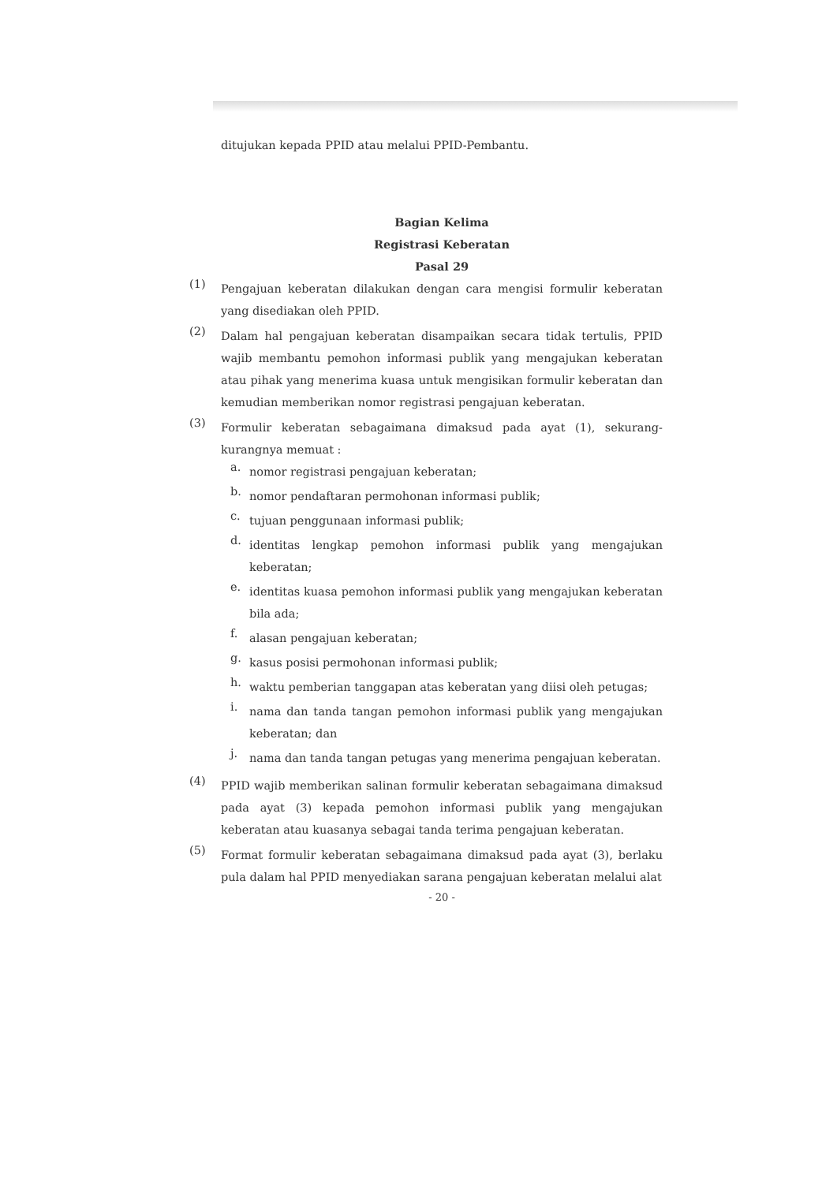ditujukan kepada PPID atau melalui PPID-Pembantu.
Bagian Kelima
Registrasi Keberatan
Pasal 29
(1)
Pengajuan keberatan dilakukan dengan cara mengisi formulir keberatan yang disediakan oleh PPID.
(2)
Dalam hal pengajuan keberatan disampaikan secara tidak tertulis, PPID wajib membantu pemohon informasi publik yang mengajukan keberatan atau pihak yang menerima kuasa untuk mengisikan formulir keberatan dan kemudian memberikan nomor registrasi pengajuan keberatan.
(3)
Formulir keberatan sebagaimana dimaksud pada ayat (1), sekurang- kurangnya memuat :
a.
nomor registrasi pengajuan keberatan;
b.
nomor pendaftaran permohonan informasi publik;
c.
tujuan penggunaan informasi publik;
d.
identitas lengkap pemohon informasi publik yang mengajukan keberatan;
e.
identitas kuasa pemohon informasi publik yang mengajukan keberatan bila ada;
f.
alasan pengajuan keberatan;
g.
kasus posisi permohonan informasi publik;
h.
waktu pemberian tanggapan atas keberatan yang diisi oleh petugas;
i.
nama dan tanda tangan pemohon informasi publik yang mengajukan keberatan; dan
j.
nama dan tanda tangan petugas yang menerima pengajuan keberatan.
(4)
PPID wajib memberikan salinan formulir keberatan sebagaimana dimaksud pada ayat (3) kepada pemohon informasi publik yang mengajukan keberatan atau kuasanya sebagai tanda terima pengajuan keberatan.
(5)
Format formulir keberatan sebagaimana dimaksud pada ayat (3), berlaku pula dalam hal PPID menyediakan sarana pengajuan keberatan melalui alat
- 20 -